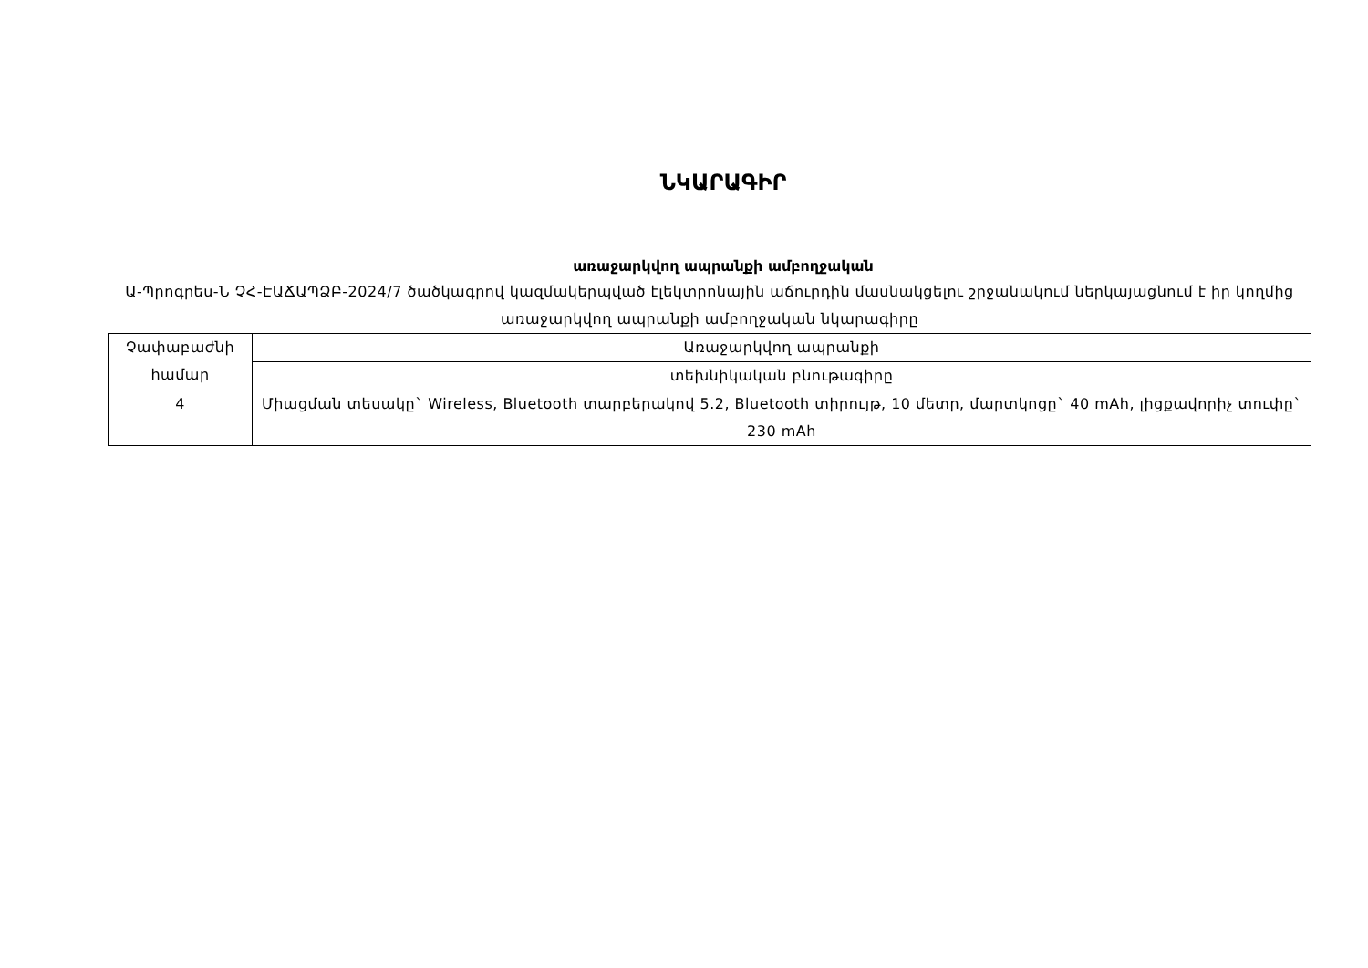ՆԿԱՐԱԳԻՐ
առաջարկվող ապրանքի ամբողջական
Ա-Պրոգրես-Ն ՉՀ-ԷԱՃԱՊՁԲ-2024/7 ծածկագրով կազմակերպված էլեկտրոնային աճուրդին մասնակցելու շրջանակում ներկայացնում է իր կողմից առաջարկվող ապրանքի ամբողջական նկարագիրը
| Չափաբաժնի համար | Առաջարկվող ապրանքի |
| | տեխնիկական բնութագիրը |
| 4 | Միացման տեսակը` Wireless, Bluetooth տարբերակով 5.2, Bluetooth տիրույթ, 10 մետր, մարտկոցը` 40 mAh, լիցքավորիչ տուփը` 230 mAh |